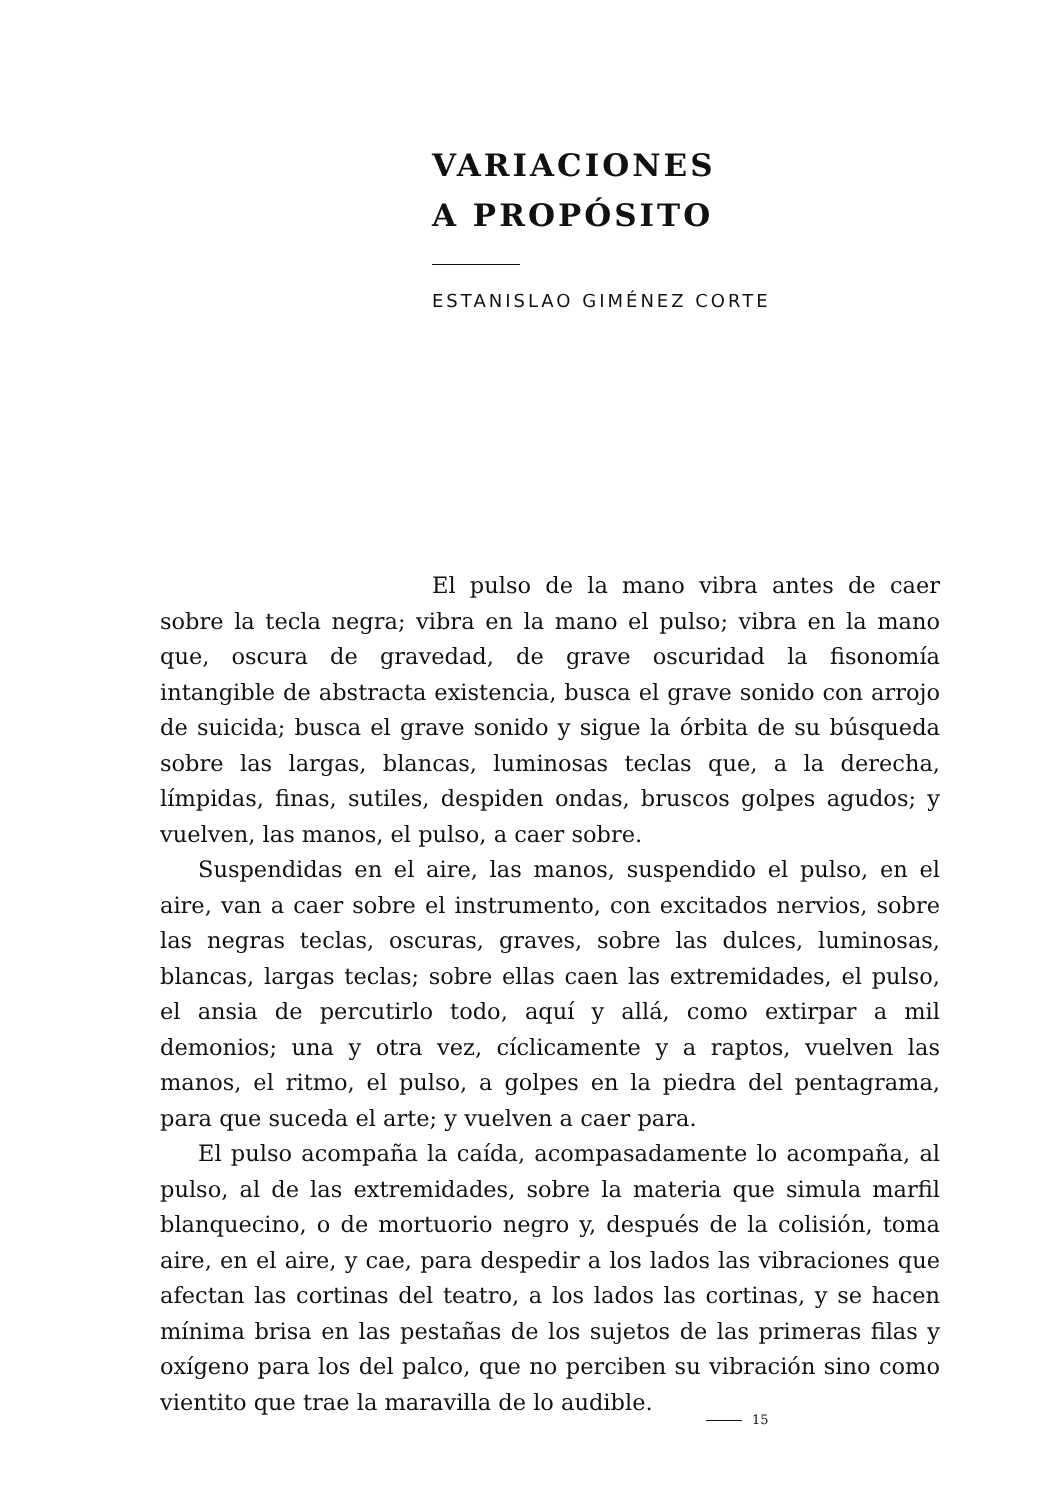VARIACIONES
A PROPÓSITO
ESTANISLAO GIMÉNEZ CORTE
El pulso de la mano vibra antes de caer sobre la tecla negra; vibra en la mano el pulso; vibra en la mano que, oscura de gravedad, de grave oscuridad la fisonomía intangible de abstracta existencia, busca el grave sonido con arrojo de suicida; busca el grave sonido y sigue la órbita de su búsqueda sobre las largas, blancas, luminosas teclas que, a la derecha, límpidas, finas, sutiles, despiden ondas, bruscos golpes agudos; y vuelven, las manos, el pulso, a caer sobre.
Suspendidas en el aire, las manos, suspendido el pulso, en el aire, van a caer sobre el instrumento, con excitados nervios, sobre las negras teclas, oscuras, graves, sobre las dulces, luminosas, blancas, largas teclas; sobre ellas caen las extremidades, el pulso, el ansia de percutirlo todo, aquí y allá, como extirpar a mil demonios; una y otra vez, cíclicamente y a raptos, vuelven las manos, el ritmo, el pulso, a golpes en la piedra del pentagrama, para que suceda el arte; y vuelven a caer para.
El pulso acompaña la caída, acompasadamente lo acompaña, al pulso, al de las extremidades, sobre la materia que simula marfil blanquecino, o de mortuorio negro y, después de la colisión, toma aire, en el aire, y cae, para despedir a los lados las vibraciones que afectan las cortinas del teatro, a los lados las cortinas, y se hacen mínima brisa en las pestañas de los sujetos de las primeras filas y oxígeno para los del palco, que no perciben su vibración sino como vientito que trae la maravilla de lo audible.
15